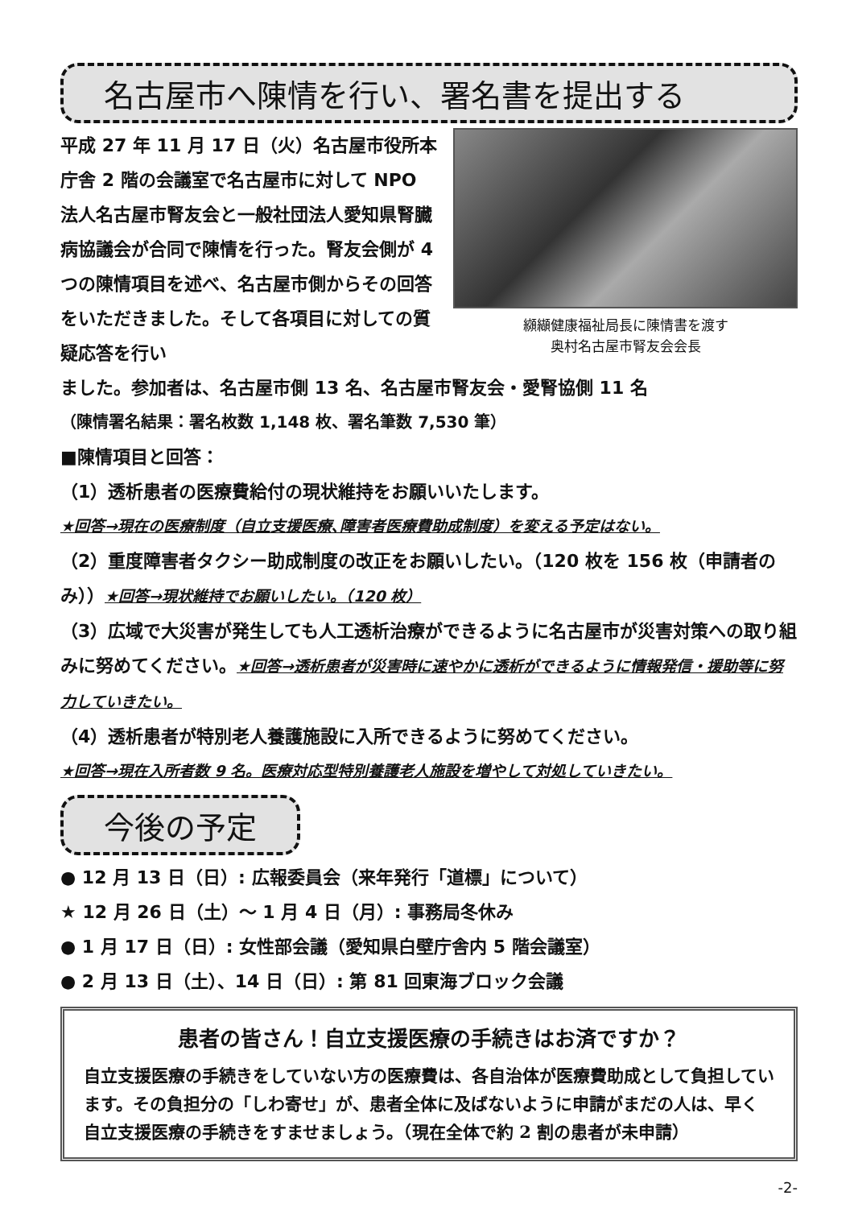名古屋市へ陳情を行い、署名書を提出する
平成 27 年 11 月 17 日（火）名古屋市役所本庁舎 2 階の会議室で名古屋市に対して NPO 法人名古屋市腎友会と一般社団法人愛知県腎臓病協議会が合同で陳情を行った。腎友会側が 4 つの陳情項目を述べ、名古屋市側からその回答をいただきました。そして各項目に対しての質疑応答を行い
纐纈健康福祉局長に陳情書を渡す
奥村名古屋市腎友会会長
ました。参加者は、名古屋市側 13 名、名古屋市腎友会・愛腎協側 11 名
（陳情署名結果：署名枚数 1,148 枚、署名筆数 7,530 筆）
■陳情項目と回答：
（1）透析患者の医療費給付の現状維持をお願いいたします。
★回答→現在の医療制度（自立支援医療､障害者医療費助成制度）を変える予定はない。
（2）重度障害者タクシー助成制度の改正をお願いしたい。（120 枚を 156 枚（申請者のみ））★回答→現状維持でお願いしたい。（120 枚）
（3）広域で大災害が発生しても人工透析治療ができるように名古屋市が災害対策への取り組みに努めてください。★回答→透析患者が災害時に速やかに透析ができるように情報発信・援助等に努力していきたい。
（4）透析患者が特別老人養護施設に入所できるように努めてください。
★回答→現在入所者数 9 名。医療対応型特別養護老人施設を増やして対処していきたい。
今後の予定
● 12 月 13 日（日）: 広報委員会（来年発行「道標」について）
★ 12 月 26 日（土）～ 1 月 4 日（月）: 事務局冬休み
● 1 月 17 日（日）: 女性部会議（愛知県白壁庁舎内 5 階会議室）
● 2 月 13 日（土）、14 日（日）: 第 81 回東海ブロック会議
患者の皆さん！自立支援医療の手続きはお済ですか？
自立支援医療の手続きをしていない方の医療費は、各自治体が医療費助成として負担しています。その負担分の「しわ寄せ」が、患者全体に及ばないように申請がまだの人は、早く自立支援医療の手続きをすませましょう。（現在全体で約 2 割の患者が未申請）
-2-